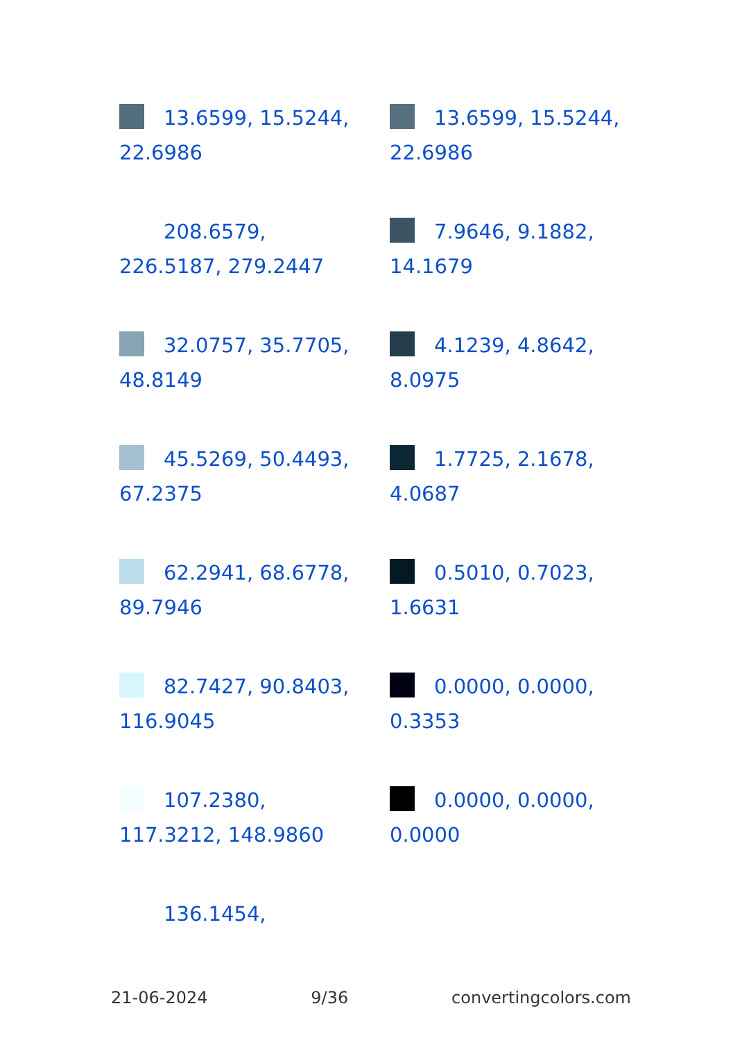13.6599, 15.5244, 22.6986
13.6599, 15.5244, 22.6986
208.6579, 226.5187, 279.2447
7.9646, 9.1882, 14.1679
32.0757, 35.7705, 48.8149
4.1239, 4.8642, 8.0975
45.5269, 50.4493, 67.2375
1.7725, 2.1678, 4.0687
62.2941, 68.6778, 89.7946
0.5010, 0.7023, 1.6631
82.7427, 90.8403, 116.9045
0.0000, 0.0000, 0.3353
107.2380, 117.3212, 148.9860
0.0000, 0.0000, 0.0000
136.1454,
21-06-2024 9/36 convertingcolors.com